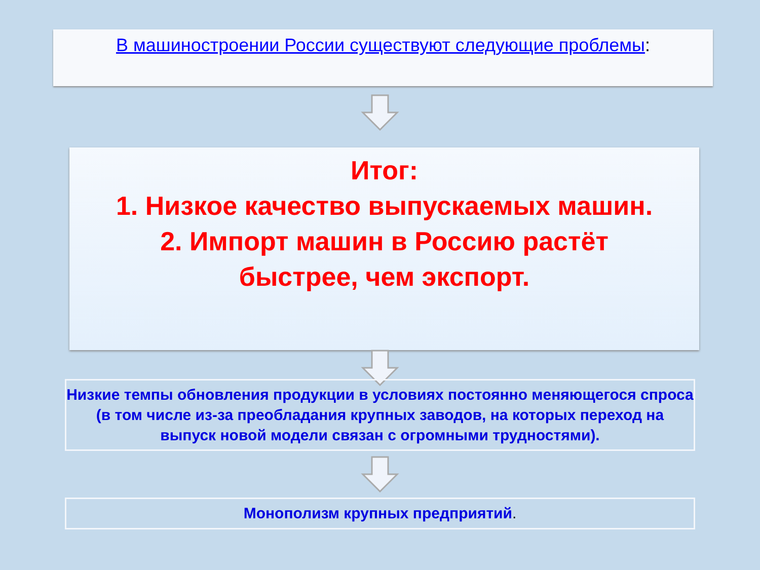В машиностроении России существуют следующие проблемы:
Итог:
1. Низкое качество выпускаемых машин.
2. Импорт машин в Россию растёт
быстрее, чем экспорт.
Низкие темпы обновления продукции в условиях постоянно меняющегося спроса (в том числе из-за преобладания крупных заводов, на которых переход на выпуск новой модели связан с огромными трудностями).
Монополизм крупных предприятий.